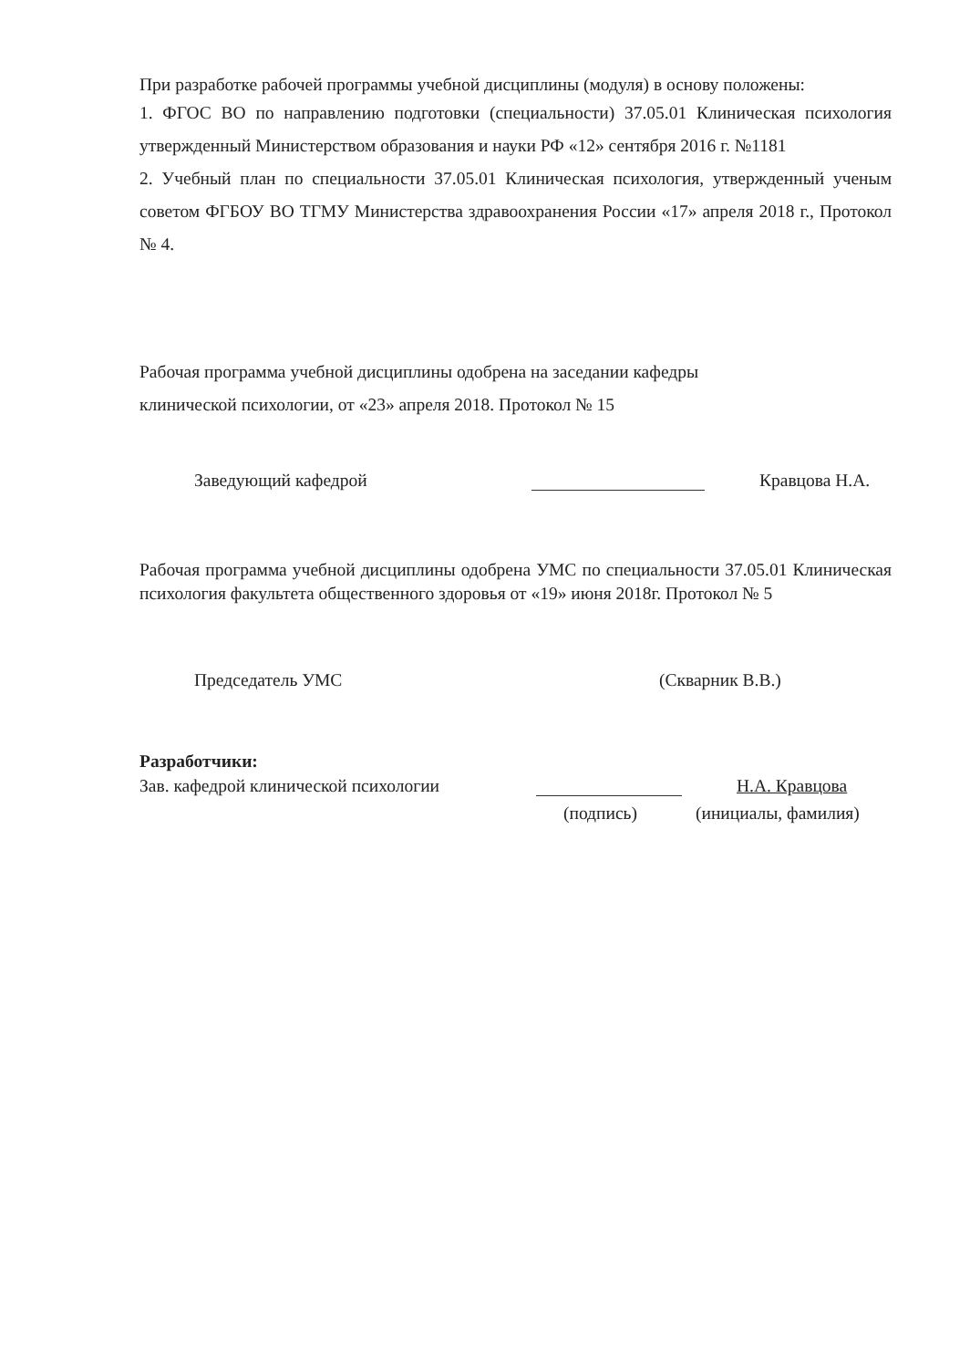При разработке рабочей программы учебной дисциплины (модуля) в основу положены:
1. ФГОС ВО по направлению подготовки (специальности) 37.05.01 Клиническая психология утвержденный Министерством образования и науки РФ «12» сентября 2016 г. №1181
2. Учебный план по специальности 37.05.01 Клиническая психология, утвержденный ученым советом ФГБОУ ВО ТГМУ Министерства здравоохранения России «17» апреля 2018 г., Протокол № 4.
Рабочая программа учебной дисциплины одобрена на заседании кафедры
клинической психологии, от «23» апреля 2018. Протокол № 15
Заведующий кафедрой Кравцова Н.А.
Рабочая программа учебной дисциплины одобрена УМС по специальности 37.05.01 Клиническая психология факультета общественного здоровья от «19» июня 2018г. Протокол № 5
Председатель УМС (Скварник В.В.)
Разработчики:
Зав. кафедрой клинической психологии Н.А. Кравцова
(подпись) (инициалы, фамилия)